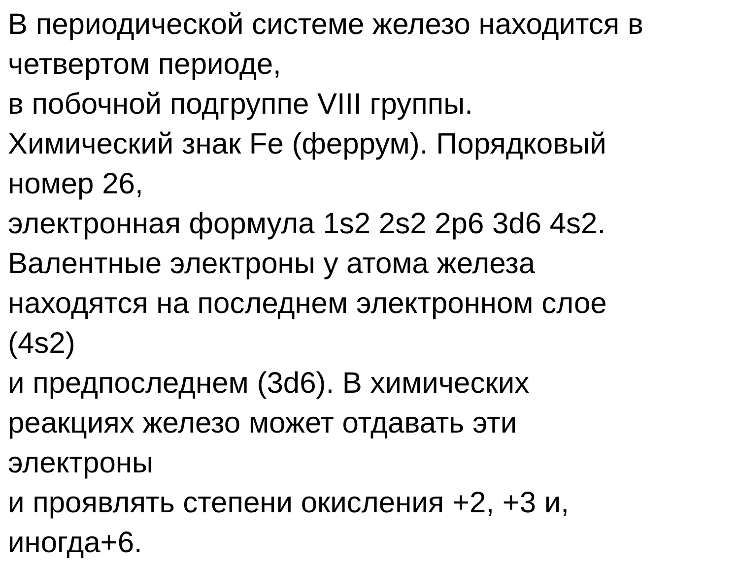В периодической системе железо находится в
четвертом периоде,
в побочной подгруппе VIII группы.
Химический знак Fe (феррум). Порядковый
номер 26,
электронная формула 1s2 2s2 2p6 3d6 4s2.
Валентные электроны у атома железа
находятся на последнем электронном слое
(4s2)
и предпоследнем (3d6). В химических
реакциях железо может отдавать эти
электроны
и проявлять степени окисления +2, +3 и,
иногда+6.